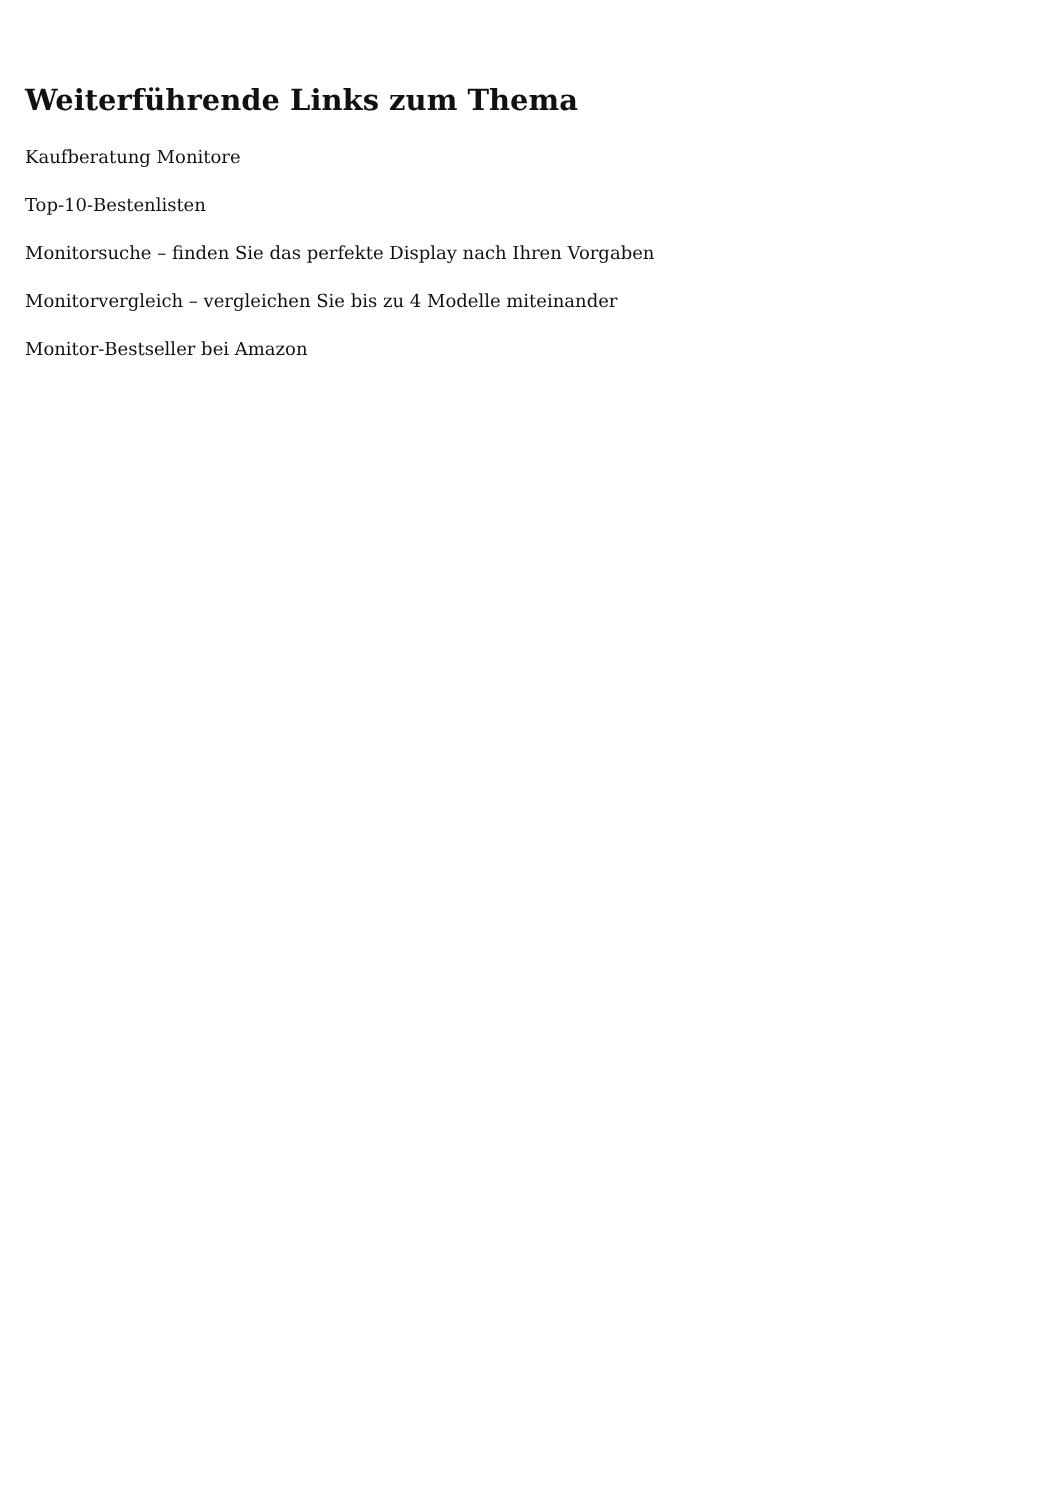Weiterführende Links zum Thema
Kaufberatung Monitore
Top-10-Bestenlisten
Monitorsuche – finden Sie das perfekte Display nach Ihren Vorgaben
Monitorvergleich – vergleichen Sie bis zu 4 Modelle miteinander
Monitor-Bestseller bei Amazon